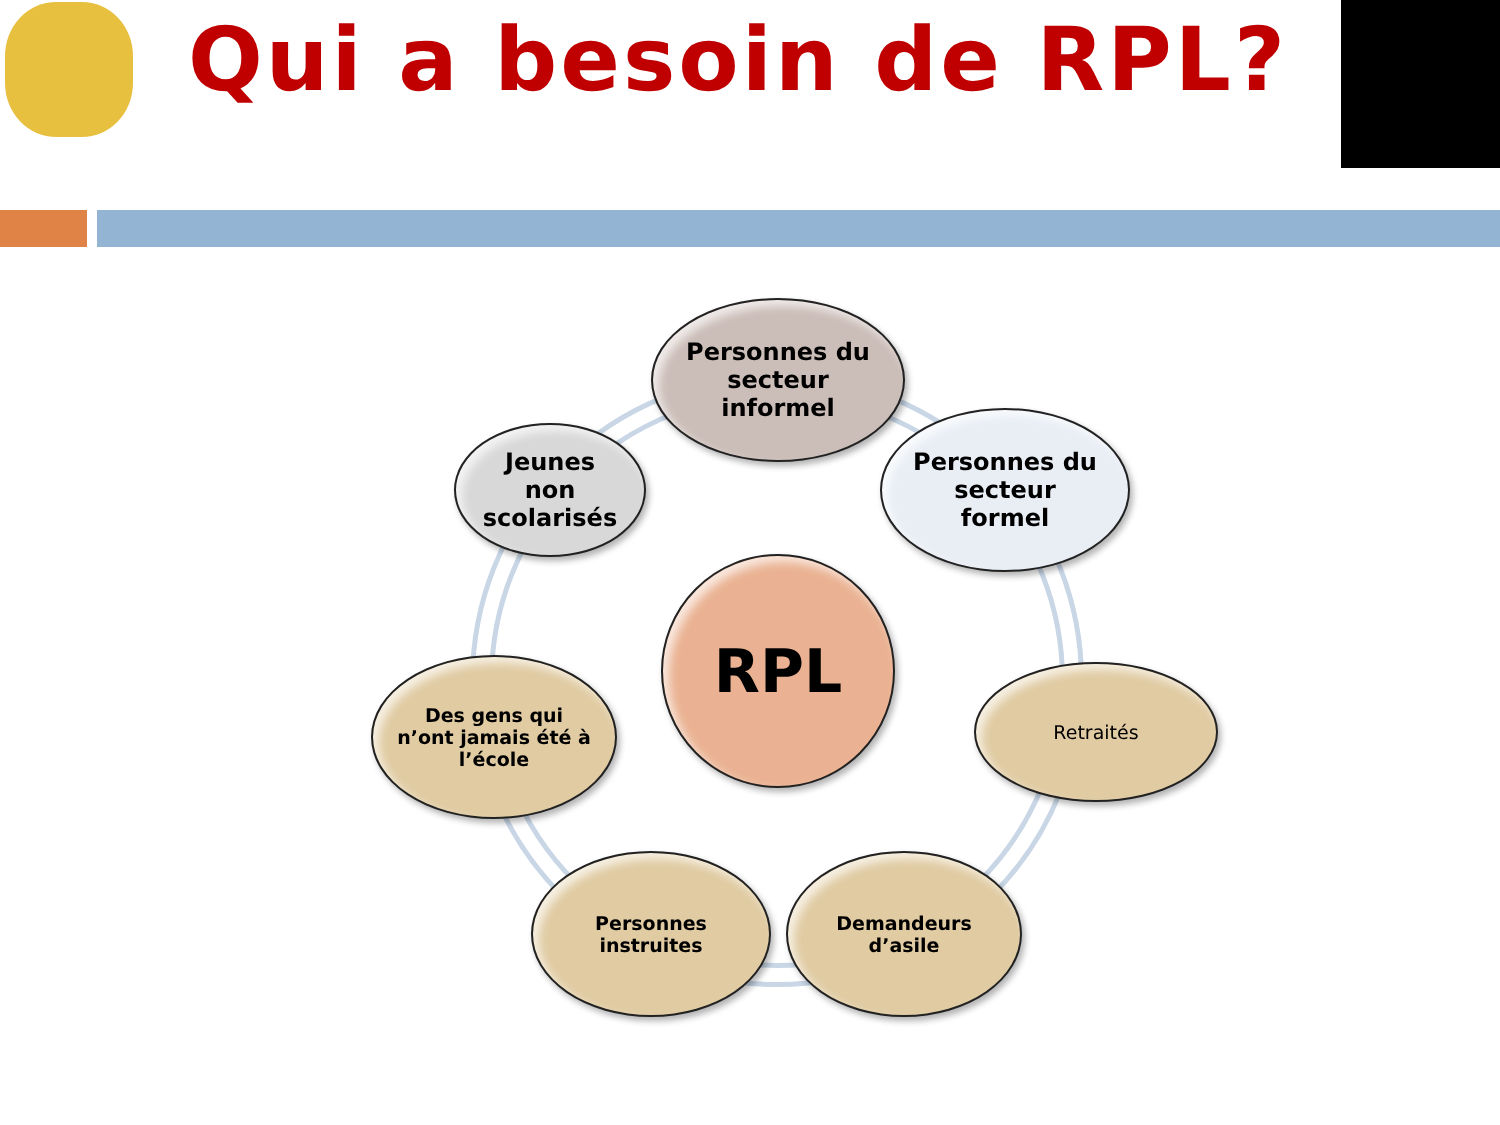Qui a besoin de RPL?
Personnes du
secteur
informel
Personnes du
secteur
formel
Jeunes
non
scolarisés
RPL
Des gens qui
n’ont jamais été à
l’école
Retraités
Personnes
instruites
Demandeurs
d’asile